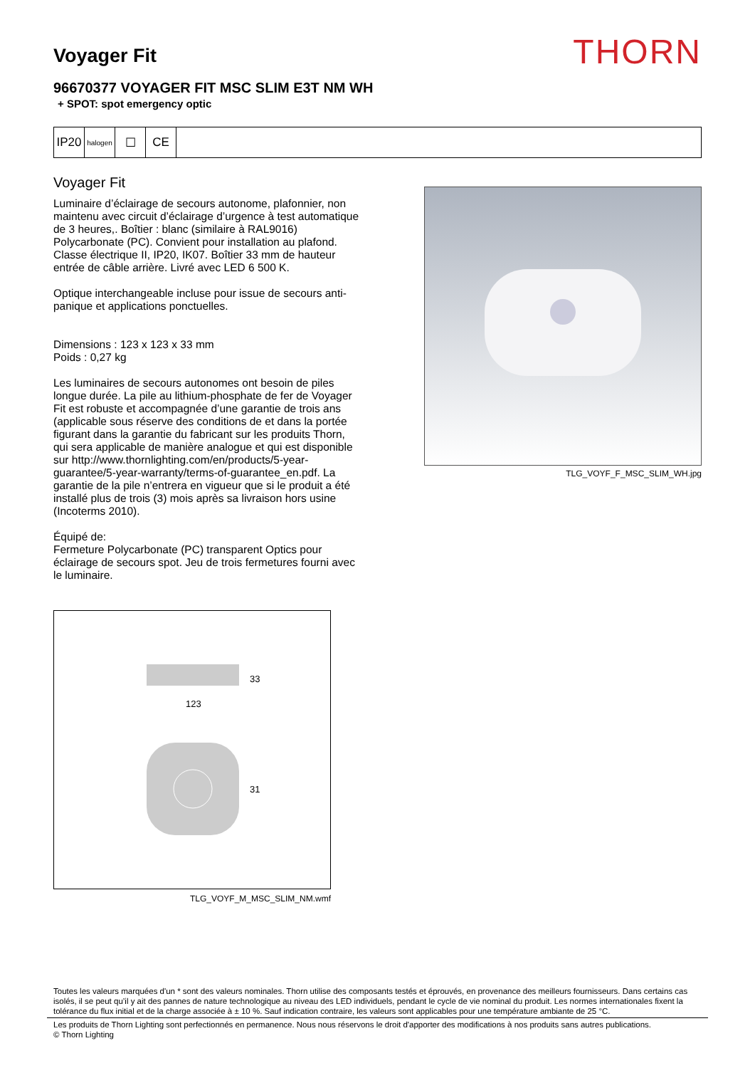Voyager Fit
THORN
96670377 VOYAGER FIT MSC SLIM E3T NM WH
+ SPOT: spot emergency optic
IP20
halogen
☐ CE
Voyager Fit
Luminaire d’éclairage de secours autonome, plafonnier, non maintenu avec circuit d’éclairage d’urgence à test automatique de 3 heures,. Boîtier : blanc (similaire à RAL9016) Polycarbonate (PC). Convient pour installation au plafond. Classe électrique II, IP20, IK07. Boîtier 33 mm de hauteur entrée de câble arrière. Livré avec LED 6 500 K.
Optique interchangeable incluse pour issue de secours anti-panique et applications ponctuelles.
Dimensions : 123 x 123 x 33 mm
Poids : 0,27 kg
Les luminaires de secours autonomes ont besoin de piles longue durée. La pile au lithium-phosphate de fer de Voyager Fit est robuste et accompagnée d’une garantie de trois ans (applicable sous réserve des conditions de et dans la portée figurant dans la garantie du fabricant sur les produits Thorn, qui sera applicable de manière analogue et qui est disponible sur http://www.thornlighting.com/en/products/5-year-guarantee/5-year-warranty/terms-of-guarantee_en.pdf. La garantie de la pile n’entrera en vigueur que si le produit a été installé plus de trois (3) mois après sa livraison hors usine (Incoterms 2010).
Équipé de:
Fermeture Polycarbonate (PC) transparent Optics pour éclairage de secours spot. Jeu de trois fermetures fourni avec le luminaire.
33
123
31
TLG_VOYF_M_MSC_SLIM_NM.wmf
TLG_VOYF_F_MSC_SLIM_WH.jpg
Toutes les valeurs marquées d'un * sont des valeurs nominales. Thorn utilise des composants testés et éprouvés, en provenance des meilleurs fournisseurs. Dans certains cas isolés, il se peut qu’il y ait des pannes de nature technologique au niveau des LED individuels, pendant le cycle de vie nominal du produit. Les normes internationales fixent la tolérance du flux initial et de la charge associée à ± 10 %. Sauf indication contraire, les valeurs sont applicables pour une température ambiante de 25 °C.
Les produits de Thorn Lighting sont perfectionnés en permanence. Nous nous réservons le droit d'apporter des modifications à nos produits sans autres publications.
© Thorn Lighting